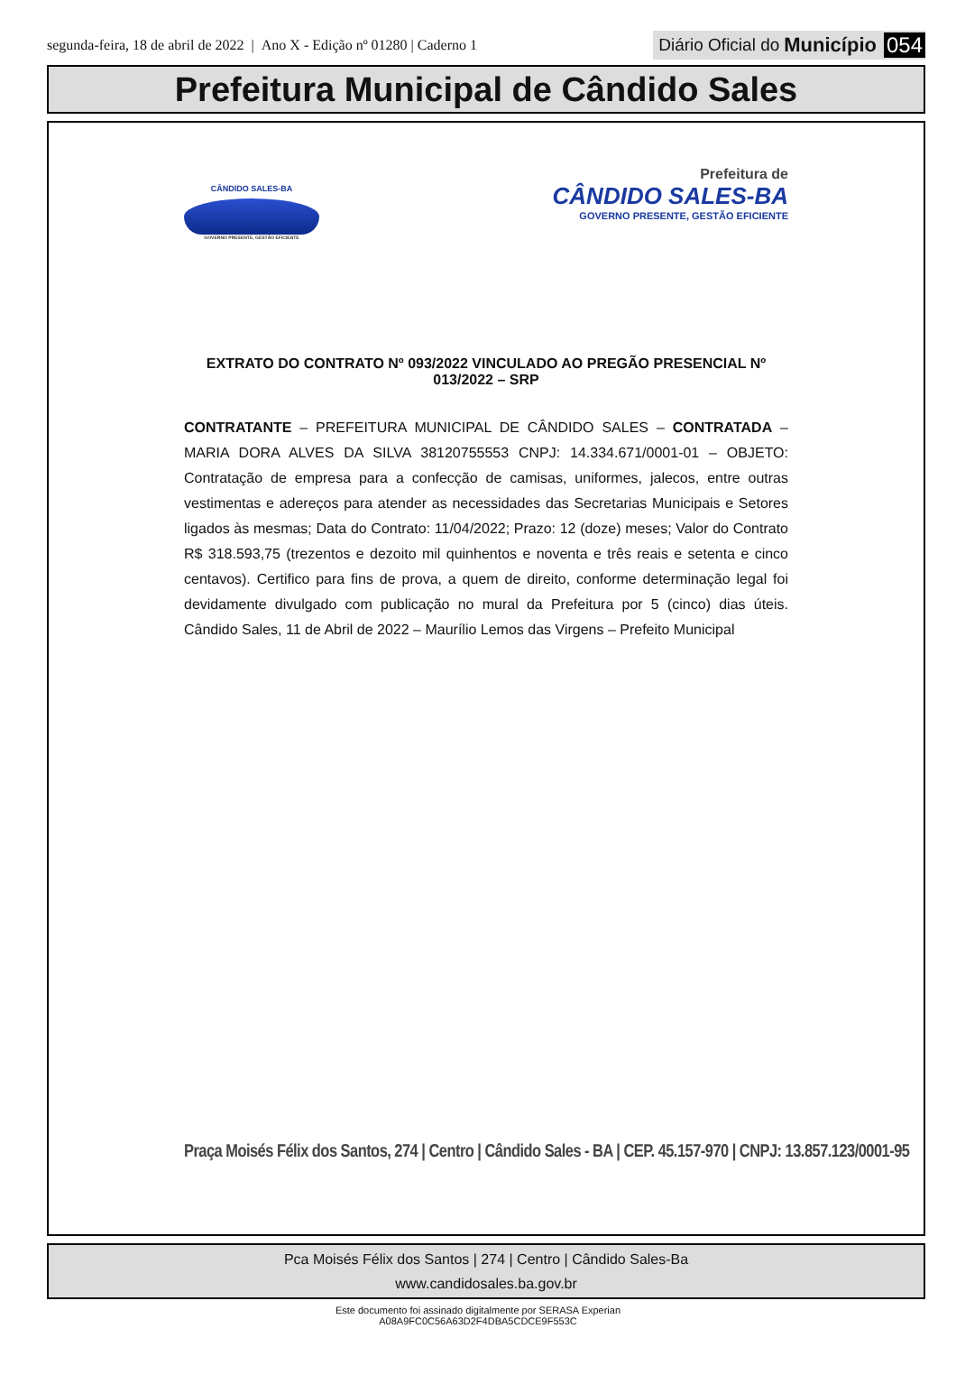segunda-feira, 18 de abril de 2022 | Ano X - Edição nº 01280 | Caderno 1
Diário Oficial do Município 054
Prefeitura Municipal de Cândido Sales
CÂNDIDO SALES-BA
GOVERNO PRESENTE, GESTÃO EFICIENTE
Prefeitura de
CÂNDIDO SALES-BA
GOVERNO PRESENTE, GESTÃO EFICIENTE
EXTRATO DO CONTRATO Nº 093/2022 VINCULADO AO PREGÃO PRESENCIAL Nº 013/2022 – SRP
CONTRATANTE – PREFEITURA MUNICIPAL DE CÂNDIDO SALES – CONTRATADA – MARIA DORA ALVES DA SILVA 38120755553 CNPJ: 14.334.671/0001-01 – OBJETO: Contratação de empresa para a confecção de camisas, uniformes, jalecos, entre outras vestimentas e adereços para atender as necessidades das Secretarias Municipais e Setores ligados às mesmas; Data do Contrato: 11/04/2022; Prazo: 12 (doze) meses; Valor do Contrato R$ 318.593,75 (trezentos e dezoito mil quinhentos e noventa e três reais e setenta e cinco centavos). Certifico para fins de prova, a quem de direito, conforme determinação legal foi devidamente divulgado com publicação no mural da Prefeitura por 5 (cinco) dias úteis. Cândido Sales, 11 de Abril de 2022 – Maurílio Lemos das Virgens – Prefeito Municipal
Praça Moisés Félix dos Santos, 274 | Centro | Cândido Sales - BA | CEP. 45.157-970 | CNPJ: 13.857.123/0001-95
Pca Moisés Félix dos Santos | 274 | Centro | Cândido Sales-Ba
www.candidosales.ba.gov.br
Este documento foi assinado digitalmente por SERASA Experian
A08A9FC0C56A63D2F4DBA5CDCE9F553C